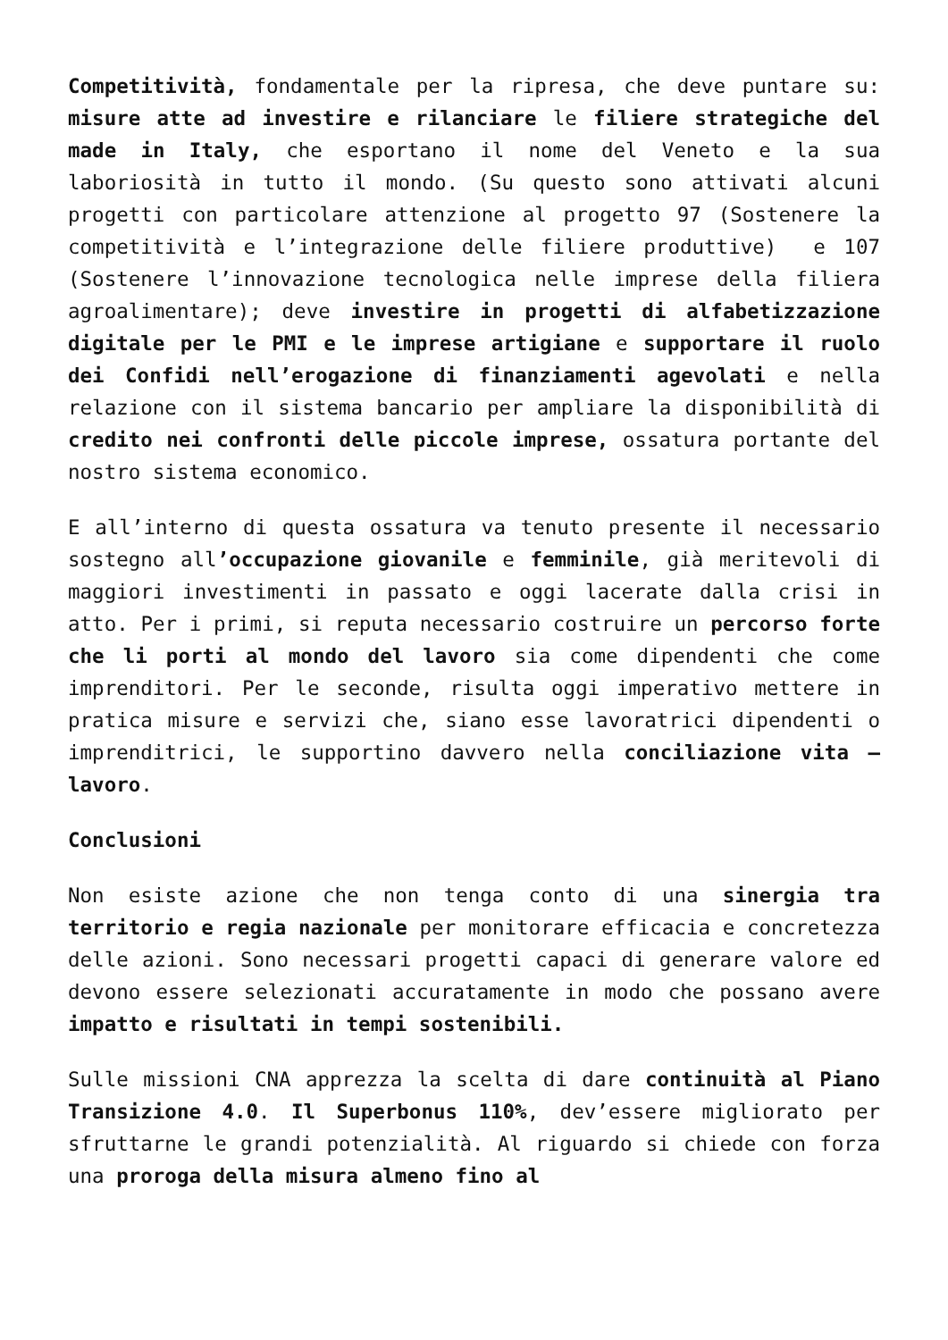Competitività, fondamentale per la ripresa, che deve puntare su: misure atte ad investire e rilanciare le filiere strategiche del made in Italy, che esportano il nome del Veneto e la sua laboriosità in tutto il mondo. (Su questo sono attivati alcuni progetti con particolare attenzione al progetto 97 (Sostenere la competitività e l’integrazione delle filiere produttive) e 107 (Sostenere l’innovazione tecnologica nelle imprese della filiera agroalimentare); deve investire in progetti di alfabetizzazione digitale per le PMI e le imprese artigiane e supportare il ruolo dei Confidi nell’erogazione di finanziamenti agevolati e nella relazione con il sistema bancario per ampliare la disponibilità di credito nei confronti delle piccole imprese, ossatura portante del nostro sistema economico.
E all’interno di questa ossatura va tenuto presente il necessario sostegno all’occupazione giovanile e femminile, già meritevoli di maggiori investimenti in passato e oggi lacerate dalla crisi in atto. Per i primi, si reputa necessario costruire un percorso forte che li porti al mondo del lavoro sia come dipendenti che come imprenditori. Per le seconde, risulta oggi imperativo mettere in pratica misure e servizi che, siano esse lavoratrici dipendenti o imprenditrici, le supportino davvero nella conciliazione vita – lavoro.
Conclusioni
Non esiste azione che non tenga conto di una sinergia tra territorio e regia nazionale per monitorare efficacia e concretezza delle azioni. Sono necessari progetti capaci di generare valore ed devono essere selezionati accuratamente in modo che possano avere impatto e risultati in tempi sostenibili.
Sulle missioni CNA apprezza la scelta di dare continuità al Piano Transizione 4.0. Il Superbonus 110%, dev’essere migliorato per sfruttarne le grandi potenzialità. Al riguardo si chiede con forza una proroga della misura almeno fino al